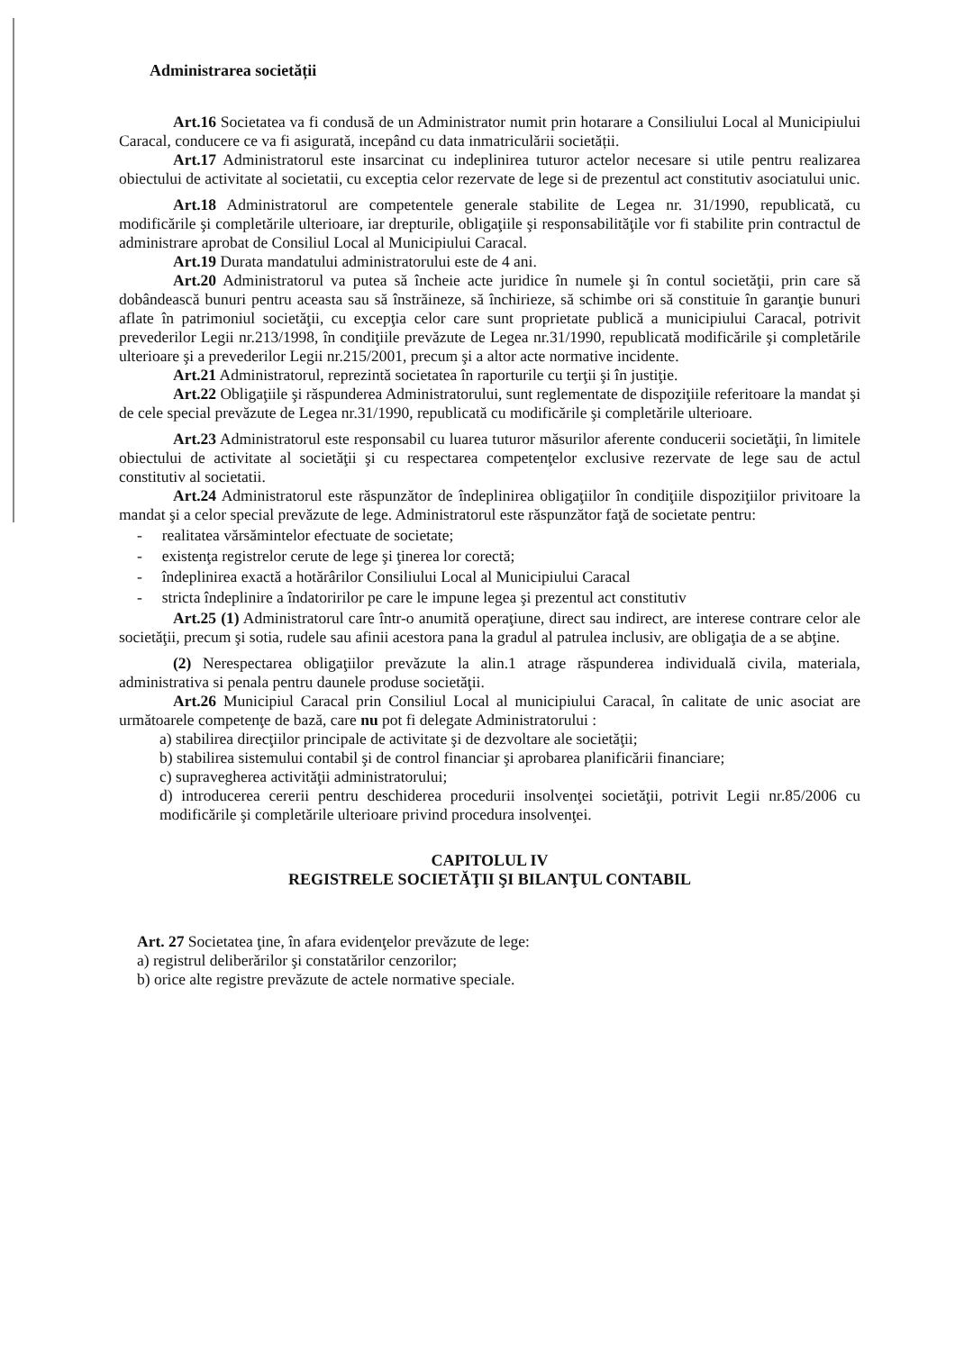Administrarea societății
Art.16 Societatea va fi condusă de un Administrator numit prin hotarare a Consiliului Local al Municipiului Caracal, conducere ce va fi asigurată, incepând cu data inmatriculării societății.
Art.17 Administratorul este insarcinat cu indeplinirea tuturor actelor necesare si utile pentru realizarea obiectului de activitate al societatii, cu exceptia celor rezervate de lege si de prezentul act constitutiv asociatului unic.
Art.18 Administratorul are competentele generale stabilite de Legea nr. 31/1990, republicată, cu modificările şi completările ulterioare, iar drepturile, obligaţiile şi responsabilităţile vor fi stabilite prin contractul de administrare aprobat de Consiliul Local al Municipiului Caracal.
Art.19 Durata mandatului administratorului este de 4 ani.
Art.20 Administratorul va putea să încheie acte juridice în numele şi în contul societăţii, prin care să dobândească bunuri pentru aceasta sau să înstrăineze, să închirieze, să schimbe ori să constituie în garanţie bunuri aflate în patrimoniul societăţii, cu excepţia celor care sunt proprietate publică a municipiului Caracal, potrivit prevederilor Legii nr.213/1998, în condiţiile prevăzute de Legea nr.31/1990, republicată modificările şi completările ulterioare şi a prevederilor Legii nr.215/2001, precum şi a altor acte normative incidente.
Art.21 Administratorul, reprezintă societatea în raporturile cu terţii şi în justiţie.
Art.22 Obligaţiile şi răspunderea Administratorului, sunt reglementate de dispoziţiile referitoare la mandat şi de cele special prevăzute de Legea nr.31/1990, republicată cu modificările şi completările ulterioare.
Art.23 Administratorul este responsabil cu luarea tuturor măsurilor aferente conducerii societăţii, în limitele obiectului de activitate al societăţii şi cu respectarea competenţelor exclusive rezervate de lege sau de actul constitutiv al societatii.
Art.24 Administratorul este răspunzător de îndeplinirea obligaţiilor în condiţiile dispoziţiilor privitoare la mandat şi a celor special prevăzute de lege. Administratorul este răspunzător faţă de societate pentru:
- realitatea vărsămintelor efectuate de societate;
- existenţa registrelor cerute de lege şi ţinerea lor corectă;
- îndeplinirea exactă a hotărârilor Consiliului Local al Municipiului Caracal
- stricta îndeplinire a îndatoririlor pe care le impune legea şi prezentul act constitutiv
Art.25 (1) Administratorul care într-o anumită operaţiune, direct sau indirect, are interese contrare celor ale societăţii, precum şi sotia, rudele sau afinii acestora pana la gradul al patrulea inclusiv, are obligaţia de a se abţine.
(2) Nerespectarea obligaţiilor prevăzute la alin.1 atrage răspunderea individuală civila, materiala, administrativa si penala pentru daunele produse societăţii.
Art.26 Municipiul Caracal prin Consiliul Local al municipiului Caracal, în calitate de unic asociat are următoarele competenţe de bază, care nu pot fi delegate Administratorului :
a) stabilirea direcţiilor principale de activitate şi de dezvoltare ale societăţii;
b) stabilirea sistemului contabil şi de control financiar şi aprobarea planificării financiare;
c) supravegherea activităţii administratorului;
d) introducerea cererii pentru deschiderea procedurii insolvenţei societăţii, potrivit Legii nr.85/2006 cu modificările şi completările ulterioare privind procedura insolvenţei.
CAPITOLUL IV
REGISTRELE SOCIETĂŢII ŞI BILANŢUL CONTABIL
Art. 27 Societatea ţine, în afara evidenţelor prevăzute de lege:
a) registrul deliberărilor şi constatărilor cenzorilor;
b) orice alte registre prevăzute de actele normative speciale.